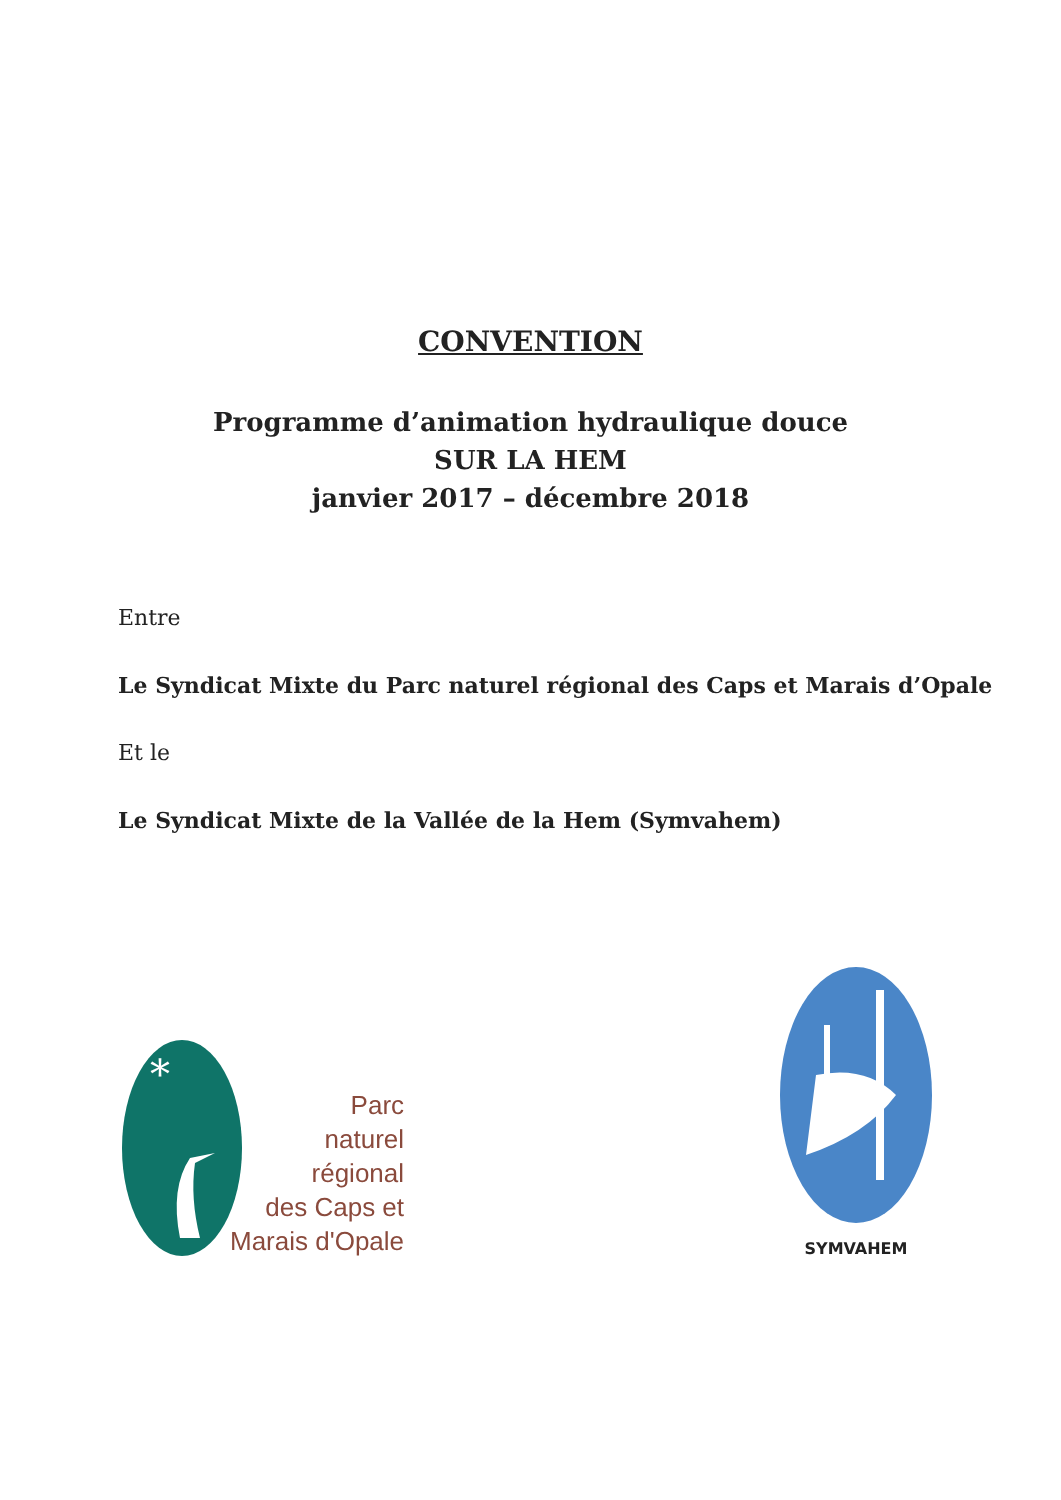CONVENTION
Programme d’animation hydraulique douce
SUR LA HEM
janvier 2017 – décembre 2018
Entre
Le Syndicat Mixte du Parc naturel régional des Caps et Marais d’Opale
Et le
Le Syndicat Mixte de la Vallée de la Hem (Symvahem)
*
Parc
naturel
régional
des Caps et
Marais d'Opale
SYMVAHEM